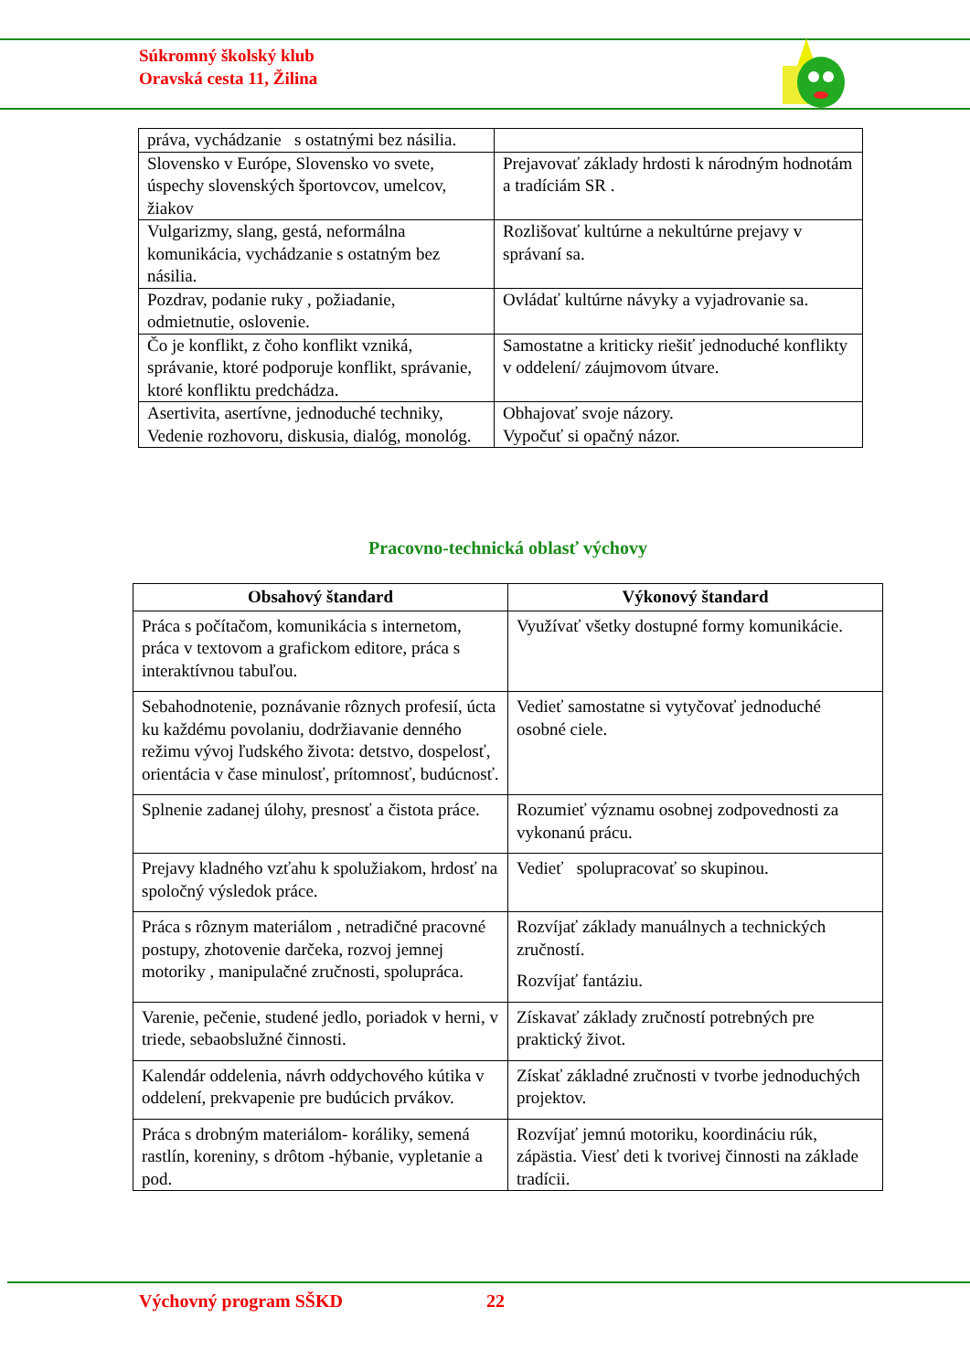Súkromný školský klub
Oravská cesta 11, Žilina
| práva, vychádzanie s ostatnými bez násilia. | |
| Slovensko v Európe, Slovensko vo svete, úspechy slovenských športovcov, umelcov, žiakov | Prejavovať základy hrdosti k národným hodnotám a tradíciám SR . |
| Vulgarizmy, slang, gestá, neformálna komunikácia, vychádzanie s ostatným bez násilia. | Rozlišovať kultúrne a nekultúrne prejavy v správaní sa. |
| Pozdrav, podanie ruky , požiadanie, odmietnutie, oslovenie. | Ovládať kultúrne návyky a vyjadrovanie sa. |
| Čo je konflikt, z čoho konflikt vzniká, správanie, ktoré podporuje konflikt, správanie, ktoré konfliktu predchádza. | Samostatne a kriticky riešiť jednoduché konflikty v oddelení/ záujmovom útvare. |
| Asertivita, asertívne, jednoduché techniky, Vedenie rozhovoru, diskusia, dialóg, monológ. | Obhajovať svoje názory. Vypočuť si opačný názor. |
Pracovno-technická oblasť výchovy
| Obsahový štandard | Výkonový štandard |
| --- | --- |
| Práca s počítačom, komunikácia s internetom, práca v textovom a grafickom editore, práca s interaktívnou tabuľou. | Využívať všetky dostupné formy komunikácie. |
| Sebahodnotenie, poznávanie rôznych profesií, úcta ku každému povolaniu, dodržiavanie denného režimu vývoj ľudského života: detstvo, dospelosť, orientácia v čase minulosť, prítomnosť, budúcnosť. | Vedieť samostatne si vytyčovať jednoduché osobné ciele. |
| Splnenie zadanej úlohy, presnosť a čistota práce. | Rozumieť významu osobnej zodpovednosti za vykonanú prácu. |
| Prejavy kladného vzťahu k spolužiakom, hrdosť na spoločný výsledok práce. | Vedieť spolupracovať so skupinou. |
| Práca s rôznym materiálom , netradičné pracovné postupy, zhotovenie darčeka, rozvoj jemnej motoriky , manipulačné zručnosti, spolupráca. | Rozvíjať základy manuálnych a technických zručností. Rozvíjať fantáziu. |
| Varenie, pečenie, studené jedlo, poriadok v herni, v triede, sebaobslužné činnosti. | Získavať základy zručností potrebných pre praktický život. |
| Kalendár oddelenia, návrh oddychového kútika v oddelení, prekvapenie pre budúcich prvákov. | Získať základné zručnosti v tvorbe jednoduchých projektov. |
| Práca s drobným materiálom- koráliky, semená rastlín, koreniny, s drôtom -hýbanie, vypletanie a pod. | Rozvíjať jemnú motoriku, koordináciu rúk, zápästia. Viesť deti k tvorivej činnosti na základe tradícii. |
Výchovný program SŠKD 22